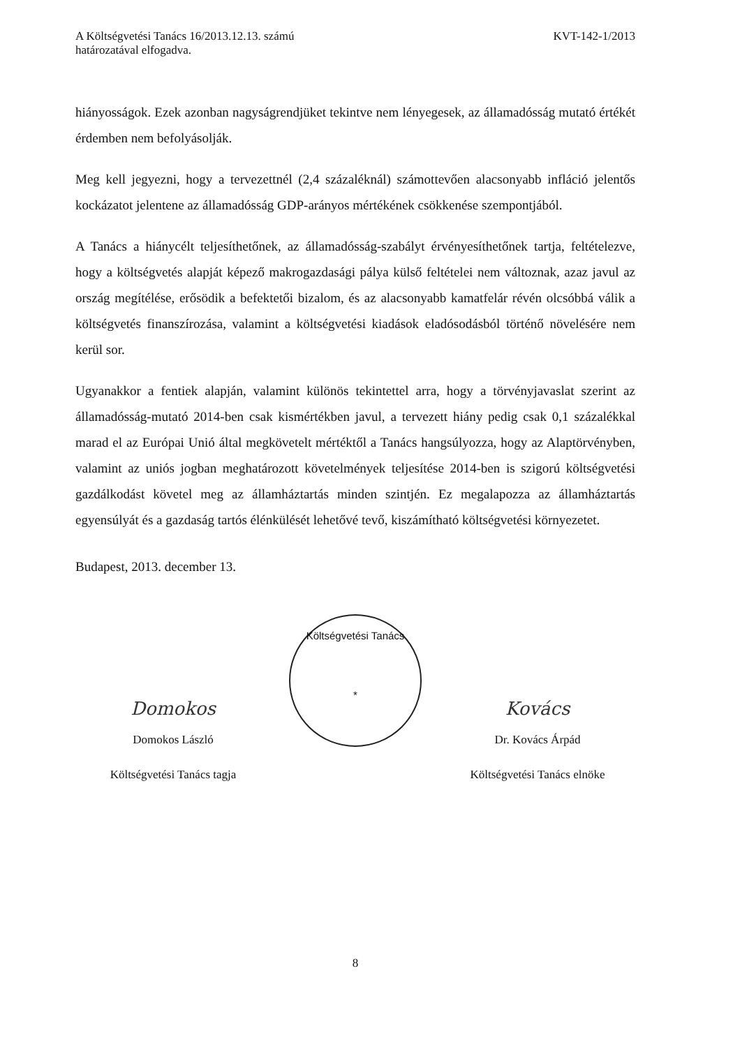A Költségvetési Tanács 16/2013.12.13. számú
határozatával elfogadva.
KVT-142-1/2013
hiányosságok. Ezek azonban nagyságrendjüket tekintve nem lényegesek, az államadósság mutató értékét érdemben nem befolyásolják.
Meg kell jegyezni, hogy a tervezettnél (2,4 százaléknál) számottevően alacsonyabb infláció jelentős kockázatot jelentene az államadósság GDP-arányos mértékének csökkenése szempontjából.
A Tanács a hiánycélt teljesíthetőnek, az államadósság-szabályt érvényesíthetőnek tartja, feltételezve, hogy a költségvetés alapját képező makrogazdasági pálya külső feltételei nem változnak, azaz javul az ország megítélése, erősödik a befektetői bizalom, és az alacsonyabb kamatfelár révén olcsóbbá válik a költségvetés finanszírozása, valamint a költségvetési kiadások eladósodásból történő növelésére nem kerül sor.
Ugyanakkor a fentiek alapján, valamint különös tekintettel arra, hogy a törvényjavaslat szerint az államadósság-mutató 2014-ben csak kismértékben javul, a tervezett hiány pedig csak 0,1 százalékkal marad el az Európai Unió által megkövetelt mértéktől a Tanács hangsúlyozza, hogy az Alaptörvényben, valamint az uniós jogban meghatározott követelmények teljesítése 2014-ben is szigorú költségvetési gazdálkodást követel meg az államháztartás minden szintjén. Ez megalapozza az államháztartás egyensúlyát és a gazdaság tartós élénkülését lehetővé tevő, kiszámítható költségvetési környezetet.
Budapest, 2013. december 13.
Domokos
Domokos László
Költségvetési Tanács
*
Kovács
Dr. Kovács Árpád
Költségvetési Tanács tagja Költségvetési Tanács elnöke
8